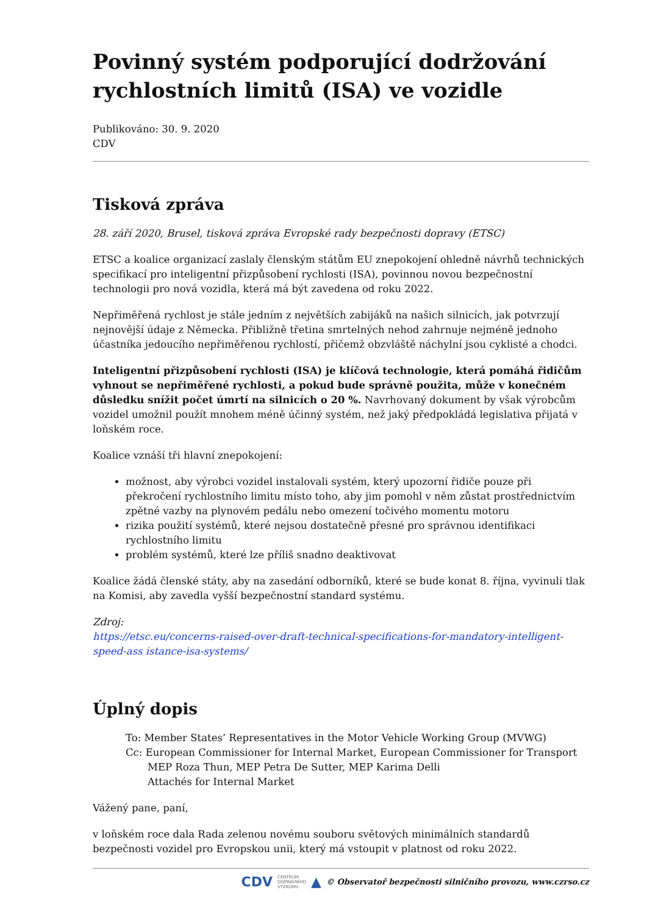Povinný systém podporující dodržování rychlostních limitů (ISA) ve vozidle
Publikováno: 30. 9. 2020
CDV
Tisková zpráva
28. září 2020, Brusel, tisková zpráva Evropské rady bezpečnosti dopravy (ETSC)
ETSC a koalice organizací zaslaly členským státům EU znepokojení ohledně návrhů technických specifikací pro inteligentní přizpůsobení rychlosti (ISA), povinnou novou bezpečnostní technologii pro nová vozidla, která má být zavedena od roku 2022.
Nepřiměřená rychlost je stále jedním z největších zabijáků na našich silnicích, jak potvrzují nejnovější údaje z Německa. Přibližně třetina smrtelných nehod zahrnuje nejméně jednoho účastníka jedoucího nepřiměřenou rychlostí, přičemž obzvláště náchylní jsou cyklisté a chodci.
Inteligentní přizpůsobení rychlosti (ISA) je klíčová technologie, která pomáhá řidičům vyhnout se nepřiměřené rychlosti, a pokud bude správně použita, může v konečném důsledku snížit počet úmrtí na silnicích o 20 %. Navrhovaný dokument by však výrobcům vozidel umožnil použít mnohem méně účinný systém, než jaký předpokládá legislativa přijatá v loňském roce.
Koalice vznáší tři hlavní znepokojení:
možnost, aby výrobci vozidel instalovali systém, který upozorní řidiče pouze při překročení rychlostního limitu místo toho, aby jim pomohl v něm zůstat prostřednictvím zpětné vazby na plynovém pedálu nebo omezení točivého momentu motoru
rizika použití systémů, které nejsou dostatečně přesné pro správnou identifikaci rychlostního limitu
problém systémů, které lze příliš snadno deaktivovat
Koalice žádá členské státy, aby na zasedání odborníků, které se bude konat 8. října, vyvinuli tlak na Komisi, aby zavedla vyšší bezpečnostní standard systému.
Zdroj:
https://etsc.eu/concerns-raised-over-draft-technical-specifications-for-mandatory-intelligent-speed-ass istance-isa-systems/
Úplný dopis
To: Member States’ Representatives in the Motor Vehicle Working Group (MVWG)
Cc: European Commissioner for Internal Market, European Commissioner for Transport
MEP Roza Thun, MEP Petra De Sutter, MEP Karima Delli
Attachés for Internal Market
Vážený pane, paní,
v loňském roce dala Rada zelenou novému souboru světových minimálních standardů bezpečnosti vozidel pro Evropskou unii, který má vstoupit v platnost od roku 2022.
CDV CENTRUM
DOPRAVNÍHO
VÝZKUMU ▲ © Observatoř bezpečnosti silničního provozu, www.czrso.cz